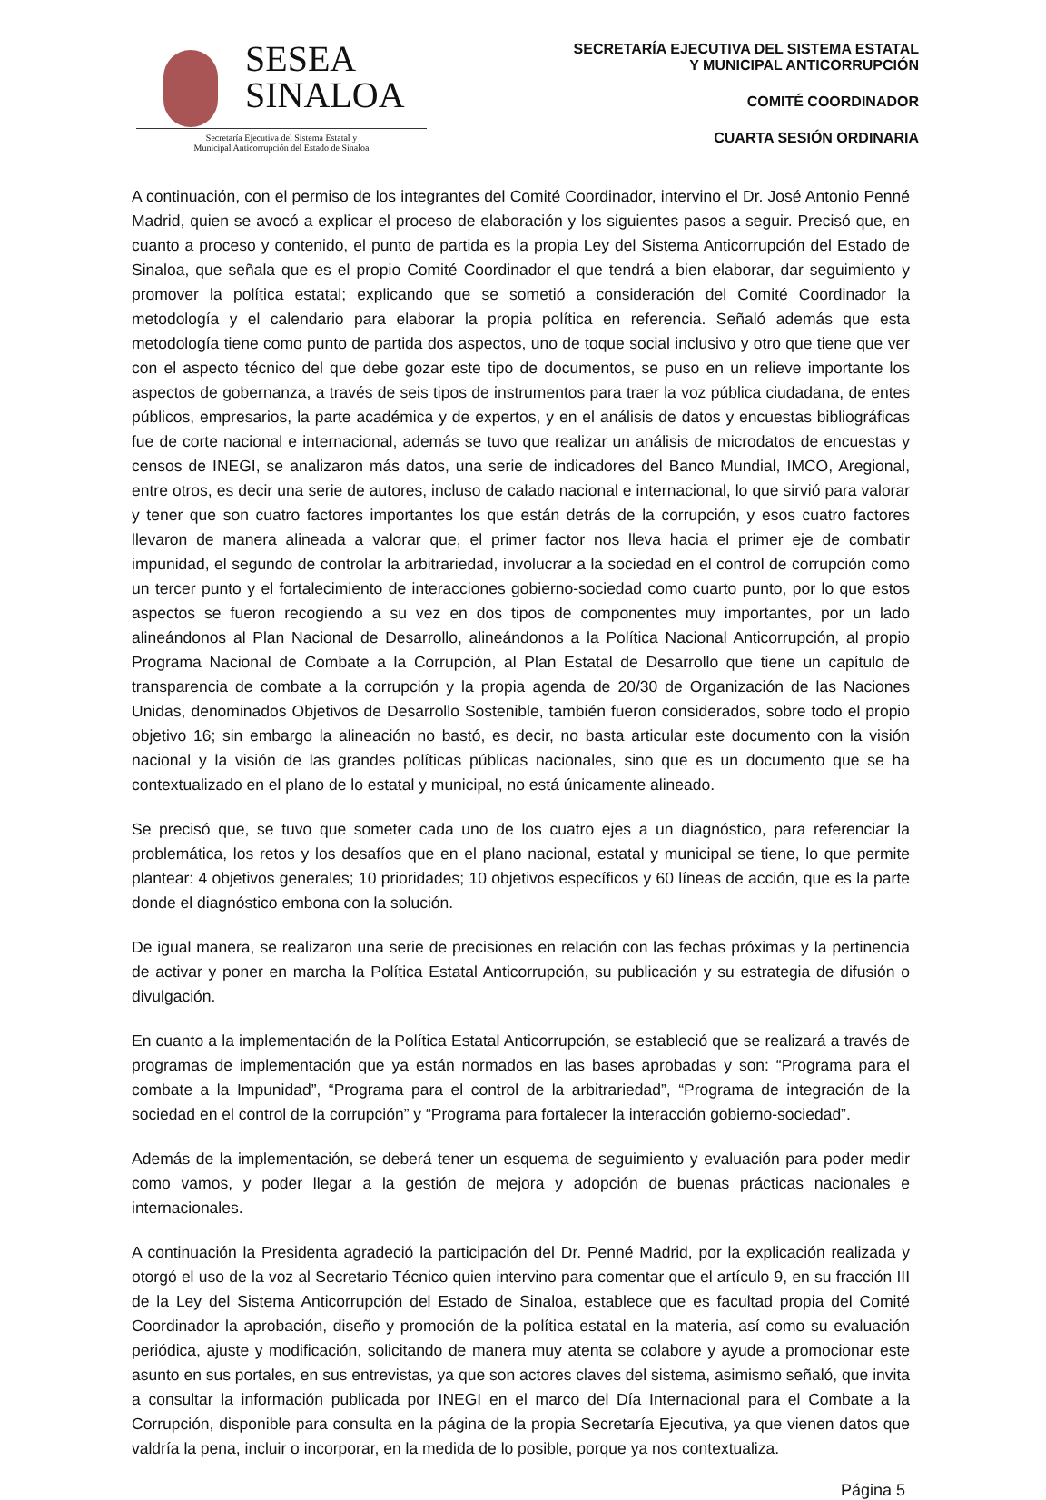SESEA
SINALOA
Secretaría Ejecutiva del Sistema Estatal y
Municipal Anticorrupción del Estado de Sinaloa
SECRETARÍA EJECUTIVA DEL SISTEMA ESTATAL
Y MUNICIPAL ANTICORRUPCIÓN
COMITÉ COORDINADOR
CUARTA SESIÓN ORDINARIA
A continuación, con el permiso de los integrantes del Comité Coordinador, intervino el Dr. José Antonio Penné Madrid, quien se avocó a explicar el proceso de elaboración y los siguientes pasos a seguir. Precisó que, en cuanto a proceso y contenido, el punto de partida es la propia Ley del Sistema Anticorrupción del Estado de Sinaloa, que señala que es el propio Comité Coordinador el que tendrá a bien elaborar, dar seguimiento y promover la política estatal; explicando que se sometió a consideración del Comité Coordinador la metodología y el calendario para elaborar la propia política en referencia. Señaló además que esta metodología tiene como punto de partida dos aspectos, uno de toque social inclusivo y otro que tiene que ver con el aspecto técnico del que debe gozar este tipo de documentos, se puso en un relieve importante los aspectos de gobernanza, a través de seis tipos de instrumentos para traer la voz pública ciudadana, de entes públicos, empresarios, la parte académica y de expertos, y en el análisis de datos y encuestas bibliográficas fue de corte nacional e internacional, además se tuvo que realizar un análisis de microdatos de encuestas y censos de INEGI, se analizaron más datos, una serie de indicadores del Banco Mundial, IMCO, Aregional, entre otros, es decir una serie de autores, incluso de calado nacional e internacional, lo que sirvió para valorar y tener que son cuatro factores importantes los que están detrás de la corrupción, y esos cuatro factores llevaron de manera alineada a valorar que, el primer factor nos lleva hacia el primer eje de combatir impunidad, el segundo de controlar la arbitrariedad, involucrar a la sociedad en el control de corrupción como un tercer punto y el fortalecimiento de interacciones gobierno-sociedad como cuarto punto, por lo que estos aspectos se fueron recogiendo a su vez en dos tipos de componentes muy importantes, por un lado alineándonos al Plan Nacional de Desarrollo, alineándonos a la Política Nacional Anticorrupción, al propio Programa Nacional de Combate a la Corrupción, al Plan Estatal de Desarrollo que tiene un capítulo de transparencia de combate a la corrupción y la propia agenda de 20/30 de Organización de las Naciones Unidas, denominados Objetivos de Desarrollo Sostenible, también fueron considerados, sobre todo el propio objetivo 16; sin embargo la alineación no bastó, es decir, no basta articular este documento con la visión nacional y la visión de las grandes políticas públicas nacionales, sino que es un documento que se ha contextualizado en el plano de lo estatal y municipal, no está únicamente alineado.
Se precisó que, se tuvo que someter cada uno de los cuatro ejes a un diagnóstico, para referenciar la problemática, los retos y los desafíos que en el plano nacional, estatal y municipal se tiene, lo que permite plantear: 4 objetivos generales; 10 prioridades; 10 objetivos específicos y 60 líneas de acción, que es la parte donde el diagnóstico embona con la solución.
De igual manera, se realizaron una serie de precisiones en relación con las fechas próximas y la pertinencia de activar y poner en marcha la Política Estatal Anticorrupción, su publicación y su estrategia de difusión o divulgación.
En cuanto a la implementación de la Política Estatal Anticorrupción, se estableció que se realizará a través de programas de implementación que ya están normados en las bases aprobadas y son: “Programa para el combate a la Impunidad”, “Programa para el control de la arbitrariedad”, “Programa de integración de la sociedad en el control de la corrupción” y “Programa para fortalecer la interacción gobierno-sociedad”.
Además de la implementación, se deberá tener un esquema de seguimiento y evaluación para poder medir como vamos, y poder llegar a la gestión de mejora y adopción de buenas prácticas nacionales e internacionales.
A continuación la Presidenta agradeció la participación del Dr. Penné Madrid, por la explicación realizada y otorgó el uso de la voz al Secretario Técnico quien intervino para comentar que el artículo 9, en su fracción III de la Ley del Sistema Anticorrupción del Estado de Sinaloa, establece que es facultad propia del Comité Coordinador la aprobación, diseño y promoción de la política estatal en la materia, así como su evaluación periódica, ajuste y modificación, solicitando de manera muy atenta se colabore y ayude a promocionar este asunto en sus portales, en sus entrevistas, ya que son actores claves del sistema, asimismo señaló, que invita a consultar la información publicada por INEGI en el marco del Día Internacional para el Combate a la Corrupción, disponible para consulta en la página de la propia Secretaría Ejecutiva, ya que vienen datos que valdría la pena, incluir o incorporar, en la medida de lo posible, porque ya nos contextualiza.
Página 5